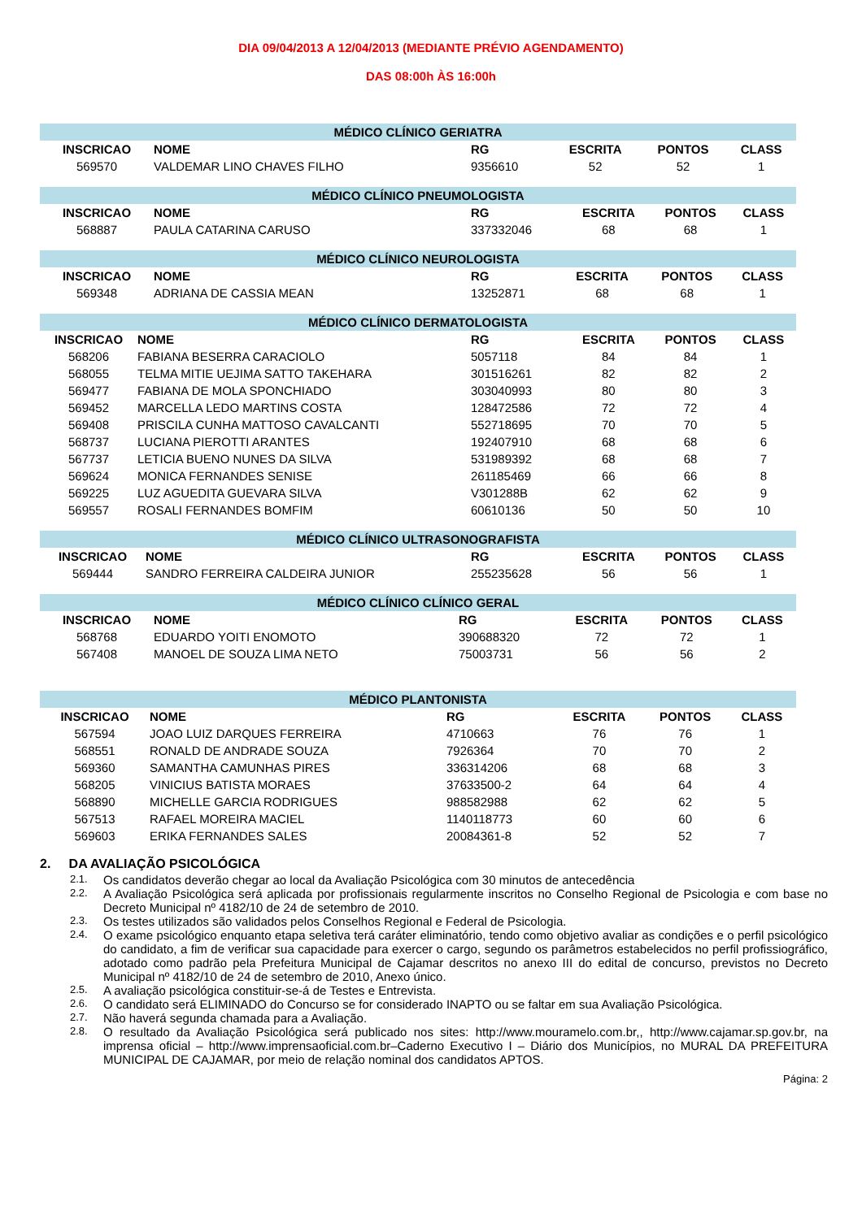DIA 09/04/2013 A 12/04/2013 (MEDIANTE PRÉVIO AGENDAMENTO)
DAS 08:00h ÀS 16:00h
| MÉDICO CLÍNICO GERIATRA | | | | | |
| --- | --- | --- | --- | --- | --- |
| INSCRICAO | NOME | RG | ESCRITA | PONTOS | CLASS |
| 569570 | VALDEMAR LINO CHAVES FILHO | 9356610 | 52 | 52 | 1 |
| MÉDICO CLÍNICO PNEUMOLOGISTA | | | | | |
| --- | --- | --- | --- | --- | --- |
| INSCRICAO | NOME | RG | ESCRITA | PONTOS | CLASS |
| 568887 | PAULA CATARINA CARUSO | 337332046 | 68 | 68 | 1 |
| MÉDICO CLÍNICO NEUROLOGISTA | | | | | |
| --- | --- | --- | --- | --- | --- |
| INSCRICAO | NOME | RG | ESCRITA | PONTOS | CLASS |
| 569348 | ADRIANA DE CASSIA MEAN | 13252871 | 68 | 68 | 1 |
| MÉDICO CLÍNICO DERMATOLOGISTA | | | | | |
| --- | --- | --- | --- | --- | --- |
| INSCRICAO | NOME | RG | ESCRITA | PONTOS | CLASS |
| 568206 | FABIANA BESERRA CARACIOLO | 5057118 | 84 | 84 | 1 |
| 568055 | TELMA MITIE UEJIMA SATTO TAKEHARA | 301516261 | 82 | 82 | 2 |
| 569477 | FABIANA DE MOLA SPONCHIADO | 303040993 | 80 | 80 | 3 |
| 569452 | MARCELLA LEDO MARTINS COSTA | 128472586 | 72 | 72 | 4 |
| 569408 | PRISCILA CUNHA MATTOSO CAVALCANTI | 552718695 | 70 | 70 | 5 |
| 568737 | LUCIANA PIEROTTI ARANTES | 192407910 | 68 | 68 | 6 |
| 567737 | LETICIA BUENO NUNES DA SILVA | 531989392 | 68 | 68 | 7 |
| 569624 | MONICA FERNANDES SENISE | 261185469 | 66 | 66 | 8 |
| 569225 | LUZ AGUEDITA GUEVARA SILVA | V301288B | 62 | 62 | 9 |
| 569557 | ROSALI FERNANDES BOMFIM | 60610136 | 50 | 50 | 10 |
| MÉDICO CLÍNICO ULTRASONOGRAFISTA | | | | | |
| --- | --- | --- | --- | --- | --- |
| INSCRICAO | NOME | RG | ESCRITA | PONTOS | CLASS |
| 569444 | SANDRO FERREIRA CALDEIRA JUNIOR | 255235628 | 56 | 56 | 1 |
| MÉDICO CLÍNICO CLÍNICO GERAL | | | | | |
| --- | --- | --- | --- | --- | --- |
| INSCRICAO | NOME | RG | ESCRITA | PONTOS | CLASS |
| 568768 | EDUARDO YOITI ENOMOTO | 390688320 | 72 | 72 | 1 |
| 567408 | MANOEL DE SOUZA LIMA NETO | 75003731 | 56 | 56 | 2 |
| MÉDICO PLANTONISTA | | | | | |
| --- | --- | --- | --- | --- | --- |
| INSCRICAO | NOME | RG | ESCRITA | PONTOS | CLASS |
| 567594 | JOAO LUIZ DARQUES FERREIRA | 4710663 | 76 | 76 | 1 |
| 568551 | RONALD DE ANDRADE SOUZA | 7926364 | 70 | 70 | 2 |
| 569360 | SAMANTHA CAMUNHAS PIRES | 336314206 | 68 | 68 | 3 |
| 568205 | VINICIUS BATISTA MORAES | 37633500-2 | 64 | 64 | 4 |
| 568890 | MICHELLE GARCIA RODRIGUES | 988582988 | 62 | 62 | 5 |
| 567513 | RAFAEL MOREIRA MACIEL | 1140118773 | 60 | 60 | 6 |
| 569603 | ERIKA FERNANDES SALES | 20084361-8 | 52 | 52 | 7 |
2. DA AVALIAÇÃO PSICOLÓGICA
2.1. Os candidatos deverão chegar ao local da Avaliação Psicológica com 30 minutos de antecedência
2.2. A Avaliação Psicológica será aplicada por profissionais regularmente inscritos no Conselho Regional de Psicologia e com base no Decreto Municipal nº 4182/10 de 24 de setembro de 2010.
2.3. Os testes utilizados são validados pelos Conselhos Regional e Federal de Psicologia.
2.4. O exame psicológico enquanto etapa seletiva terá caráter eliminatório, tendo como objetivo avaliar as condições e o perfil psicológico do candidato, a fim de verificar sua capacidade para exercer o cargo, segundo os parâmetros estabelecidos no perfil profissiográfico, adotado como padrão pela Prefeitura Municipal de Cajamar descritos no anexo III do edital de concurso, previstos no Decreto Municipal nº 4182/10 de 24 de setembro de 2010, Anexo único.
2.5. A avaliação psicológica constituir-se-á de Testes e Entrevista.
2.6. O candidato será ELIMINADO do Concurso se for considerado INAPTO ou se faltar em sua Avaliação Psicológica.
2.7. Não haverá segunda chamada para a Avaliação.
2.8. O resultado da Avaliação Psicológica será publicado nos sites: http://www.mouramelo.com.br,, http://www.cajamar.sp.gov.br, na imprensa oficial – http://www.imprensaoficial.com.br–Caderno Executivo I – Diário dos Municípios, no MURAL DA PREFEITURA MUNICIPAL DE CAJAMAR, por meio de relação nominal dos candidatos APTOS.
Página: 2